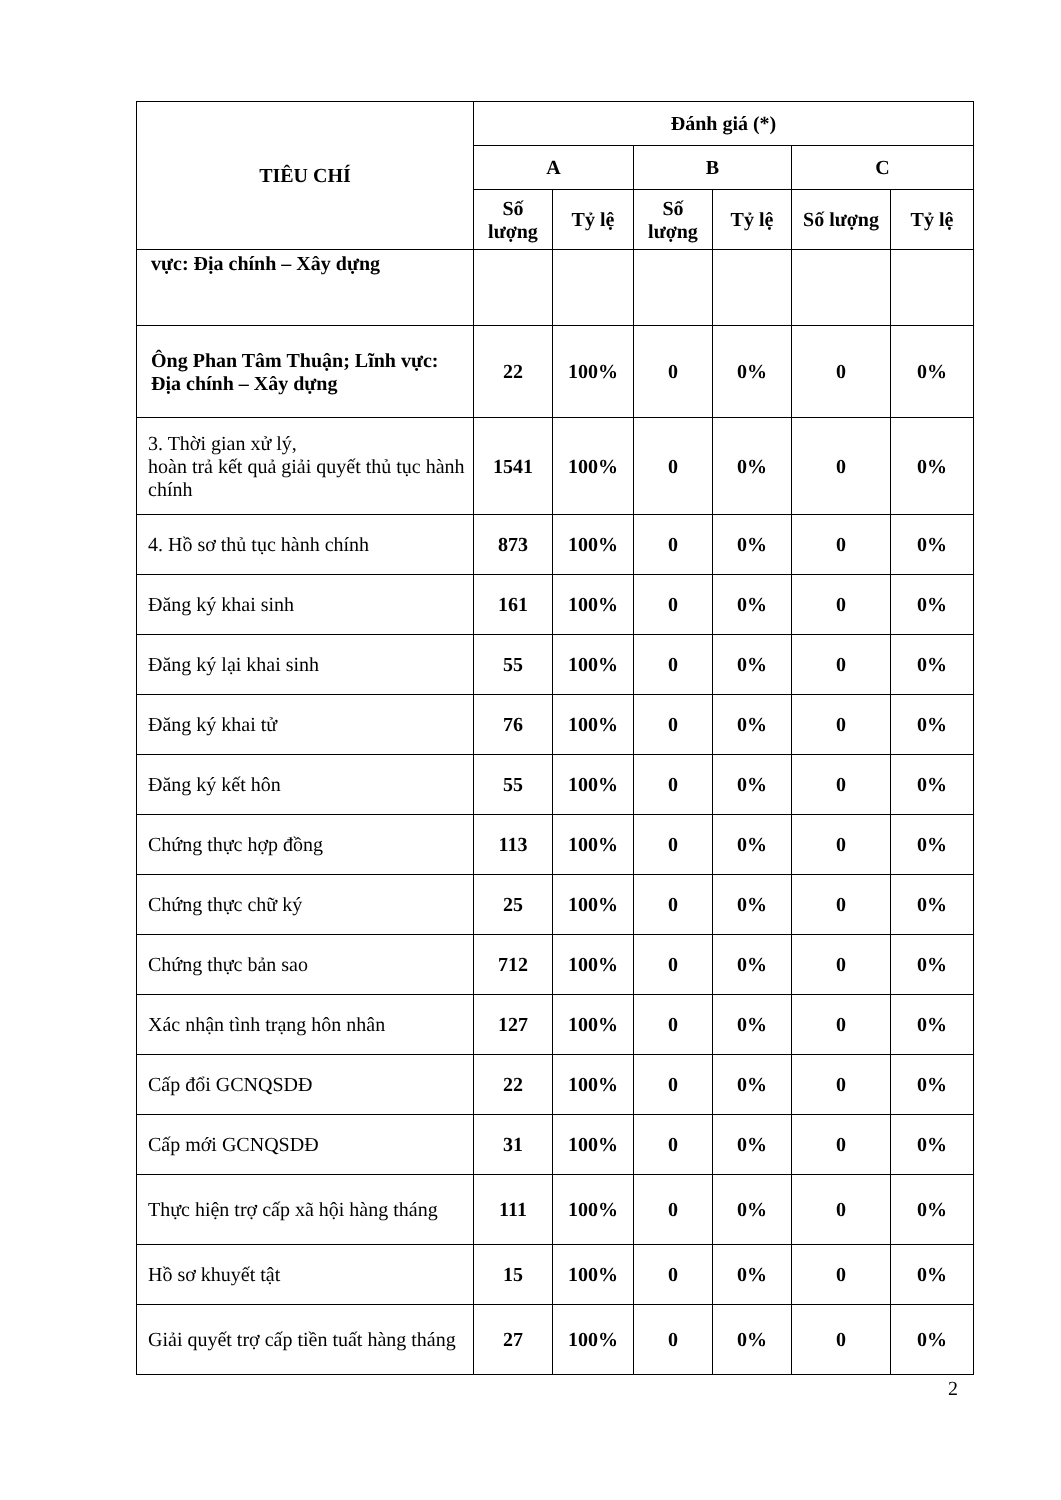| TIÊU CHÍ | Đánh giá (*) | | | | | |
| --- | --- | --- | --- | --- | --- | --- |
| | A | | B | | C | |
| | Số lượng | Tỷ lệ | Số lượng | Tỷ lệ | Số lượng | Tỷ lệ |
| vực: Địa chính – Xây dựng | | | | | | |
| Ông Phan Tâm Thuận; Lĩnh vực: Địa chính – Xây dựng | 22 | 100% | 0 | 0% | 0 | 0% |
| 3. Thời gian xử lý, hoàn trả kết quả giải quyết thủ tục hành chính | 1541 | 100% | 0 | 0% | 0 | 0% |
| 4. Hồ sơ thủ tục hành chính | 873 | 100% | 0 | 0% | 0 | 0% |
| Đăng ký khai sinh | 161 | 100% | 0 | 0% | 0 | 0% |
| Đăng ký lại khai sinh | 55 | 100% | 0 | 0% | 0 | 0% |
| Đăng ký khai tử | 76 | 100% | 0 | 0% | 0 | 0% |
| Đăng ký kết hôn | 55 | 100% | 0 | 0% | 0 | 0% |
| Chứng thực hợp đồng | 113 | 100% | 0 | 0% | 0 | 0% |
| Chứng thực chữ ký | 25 | 100% | 0 | 0% | 0 | 0% |
| Chứng thực bản sao | 712 | 100% | 0 | 0% | 0 | 0% |
| Xác nhận tình trạng hôn nhân | 127 | 100% | 0 | 0% | 0 | 0% |
| Cấp đổi GCNQSDĐ | 22 | 100% | 0 | 0% | 0 | 0% |
| Cấp mới GCNQSDĐ | 31 | 100% | 0 | 0% | 0 | 0% |
| Thực hiện trợ cấp xã hội hàng tháng | 111 | 100% | 0 | 0% | 0 | 0% |
| Hồ sơ khuyết tật | 15 | 100% | 0 | 0% | 0 | 0% |
| Giải quyết trợ cấp tiền tuất hàng tháng | 27 | 100% | 0 | 0% | 0 | 0% |
2